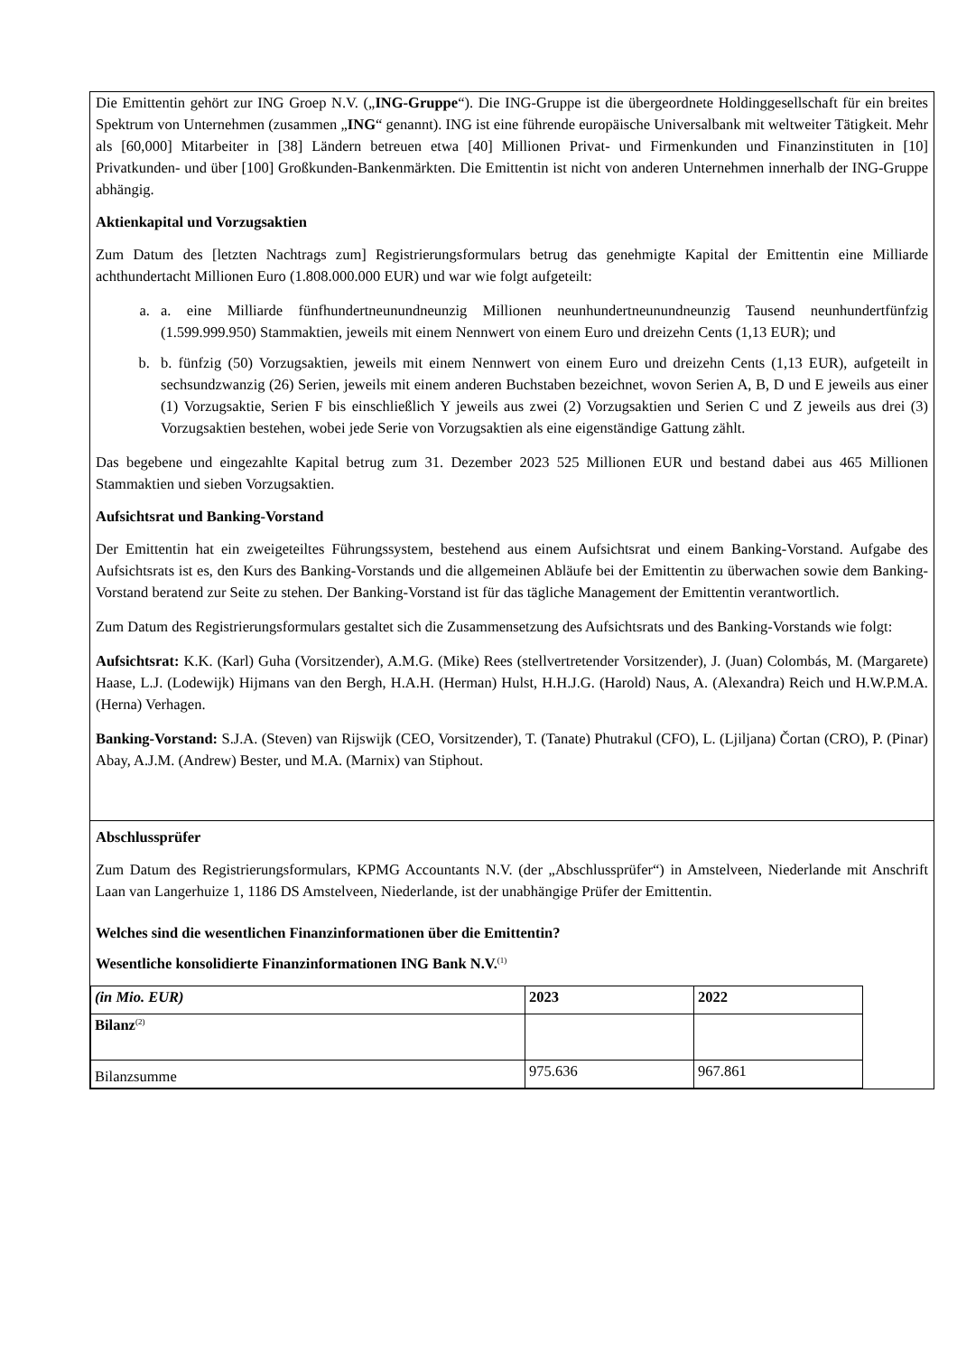Die Emittentin gehört zur ING Groep N.V. („ING-Gruppe“). Die ING-Gruppe ist die übergeordnete Holdinggesellschaft für ein breites Spektrum von Unternehmen (zusammen „ING“ genannt). ING ist eine führende europäische Universalbank mit weltweiter Tätigkeit. Mehr als [60,000] Mitarbeiter in [38] Ländern betreuen etwa [40] Millionen Privat- und Firmenkunden und Finanzinstituten in [10] Privatkunden- und über [100] Großkunden-Bankenmärkten. Die Emittentin ist nicht von anderen Unternehmen innerhalb der ING-Gruppe abhängig.
Aktienkapital und Vorzugsaktien
Zum Datum des [letzten Nachtrags zum] Registrierungsformulars betrug das genehmigte Kapital der Emittentin eine Milliarde achthundertacht Millionen Euro (1.808.000.000 EUR) und war wie folgt aufgeteilt:
a. a. eine Milliarde fünfhundertneunundneunzig Millionen neunhundertneunundneunzig Tausend neunhundertfünfzig (1.599.999.950) Stammaktien, jeweils mit einem Nennwert von einem Euro und dreizehn Cents (1,13 EUR); und
b. b. fünfzig (50) Vorzugsaktien, jeweils mit einem Nennwert von einem Euro und dreizehn Cents (1,13 EUR), aufgeteilt in sechsundzwanzig (26) Serien, jeweils mit einem anderen Buchstaben bezeichnet, wovon Serien A, B, D und E jeweils aus einer (1) Vorzugsaktie, Serien F bis einschließlich Y jeweils aus zwei (2) Vorzugsaktien und Serien C und Z jeweils aus drei (3) Vorzugsaktien bestehen, wobei jede Serie von Vorzugsaktien als eine eigenständige Gattung zählt.
Das begebene und eingezahlte Kapital betrug zum 31. Dezember 2023 525 Millionen EUR und bestand dabei aus 465 Millionen Stammaktien und sieben Vorzugsaktien.
Aufsichtsrat und Banking-Vorstand
Der Emittentin hat ein zweigeteiltes Führungssystem, bestehend aus einem Aufsichtsrat und einem Banking-Vorstand. Aufgabe des Aufsichtsrats ist es, den Kurs des Banking-Vorstands und die allgemeinen Abläufe bei der Emittentin zu überwachen sowie dem Banking-Vorstand beratend zur Seite zu stehen. Der Banking-Vorstand ist für das tägliche Management der Emittentin verantwortlich.
Zum Datum des Registrierungsformulars gestaltet sich die Zusammensetzung des Aufsichtsrats und des Banking-Vorstands wie folgt:
Aufsichtsrat: K.K. (Karl) Guha (Vorsitzender), A.M.G. (Mike) Rees (stellvertretender Vorsitzender), J. (Juan) Colombás, M. (Margarete) Haase, L.J. (Lodewijk) Hijmans van den Bergh, H.A.H. (Herman) Hulst, H.H.J.G. (Harold) Naus, A. (Alexandra) Reich und H.W.P.M.A. (Herna) Verhagen.
Banking-Vorstand: S.J.A. (Steven) van Rijswijk (CEO, Vorsitzender), T. (Tanate) Phutrakul (CFO), L. (Ljiljana) Čortan (CRO), P. (Pinar) Abay, A.J.M. (Andrew) Bester, und M.A. (Marnix) van Stiphout.
Abschlussprüfer
Zum Datum des Registrierungsformulars, KPMG Accountants N.V. (der „Abschlussprüfer“) in Amstelveen, Niederlande mit Anschrift Laan van Langerhuize 1, 1186 DS Amstelveen, Niederlande, ist der unabhängige Prüfer der Emittentin.
Welches sind die wesentlichen Finanzinformationen über die Emittentin?
Wesentliche konsolidierte Finanzinformationen ING Bank N.V.<sup>(1)</sup>
| (in Mio. EUR) | 2023 | 2022 |
| Bilanz<sup>(2)</sup> | | |
| Bilanzsumme | 975.636 | 967.861 |